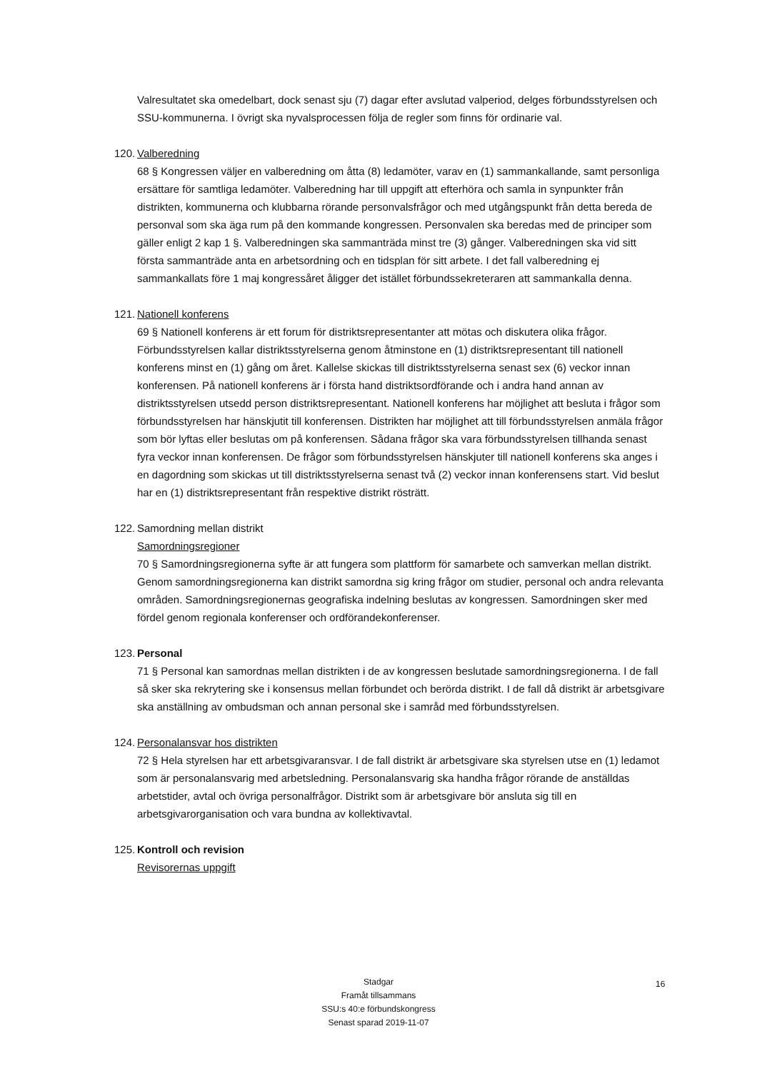Valresultatet ska omedelbart, dock senast sju (7) dagar efter avslutad valperiod, delges förbundsstyrelsen och SSU-kommunerna. I övrigt ska nyvalsprocessen följa de regler som finns för ordinarie val.
120. Valberedning
68 § Kongressen väljer en valberedning om åtta (8) ledamöter, varav en (1) sammankallande, samt personliga ersättare för samtliga ledamöter. Valberedning har till uppgift att efterhöra och samla in synpunkter från distrikten, kommunerna och klubbarna rörande personvalsfrågor och med utgångspunkt från detta bereda de personval som ska äga rum på den kommande kongressen. Personvalen ska beredas med de principer som gäller enligt 2 kap 1 §. Valberedningen ska sammanträda minst tre (3) gånger. Valberedningen ska vid sitt första sammanträde anta en arbetsordning och en tidsplan för sitt arbete. I det fall valberedning ej sammankallats före 1 maj kongressåret åligger det istället förbundssekreteraren att sammankalla denna.
121. Nationell konferens
69 § Nationell konferens är ett forum för distriktsrepresentanter att mötas och diskutera olika frågor. Förbundsstyrelsen kallar distriktsstyrelserna genom åtminstone en (1) distriktsrepresentant till nationell konferens minst en (1) gång om året. Kallelse skickas till distriktsstyrelserna senast sex (6) veckor innan konferensen. På nationell konferens är i första hand distriktsordförande och i andra hand annan av distriktsstyrelsen utsedd person distriktsrepresentant. Nationell konferens har möjlighet att besluta i frågor som förbundsstyrelsen har hänskjutit till konferensen. Distrikten har möjlighet att till förbundsstyrelsen anmäla frågor som bör lyftas eller beslutas om på konferensen. Sådana frågor ska vara förbundsstyrelsen tillhanda senast fyra veckor innan konferensen. De frågor som förbundsstyrelsen hänskjuter till nationell konferens ska anges i en dagordning som skickas ut till distriktsstyrelserna senast två (2) veckor innan konferensens start. Vid beslut har en (1) distriktsrepresentant från respektive distrikt rösträtt.
122. Samordning mellan distrikt
Samordningsregioner
70 § Samordningsregionerna syfte är att fungera som plattform för samarbete och samverkan mellan distrikt. Genom samordningsregionerna kan distrikt samordna sig kring frågor om studier, personal och andra relevanta områden. Samordningsregionernas geografiska indelning beslutas av kongressen. Samordningen sker med fördel genom regionala konferenser och ordförandekonferenser.
123. Personal
71 § Personal kan samordnas mellan distrikten i de av kongressen beslutade samordningsregionerna. I de fall så sker ska rekrytering ske i konsensus mellan förbundet och berörda distrikt. I de fall då distrikt är arbetsgivare ska anställning av ombudsman och annan personal ske i samråd med förbundsstyrelsen.
124. Personalansvar hos distrikten
72 § Hela styrelsen har ett arbetsgivaransvar. I de fall distrikt är arbetsgivare ska styrelsen utse en (1) ledamot som är personalansvarig med arbetsledning. Personalansvarig ska handha frågor rörande de anställdas arbetstider, avtal och övriga personalfrågor. Distrikt som är arbetsgivare bör ansluta sig till en arbetsgivarorganisation och vara bundna av kollektivavtal.
125. Kontroll och revision
Revisorernas uppgift
Stadgar
Framåt tillsammans
SSU:s 40:e förbundskongress
Senast sparad 2019-11-07
16